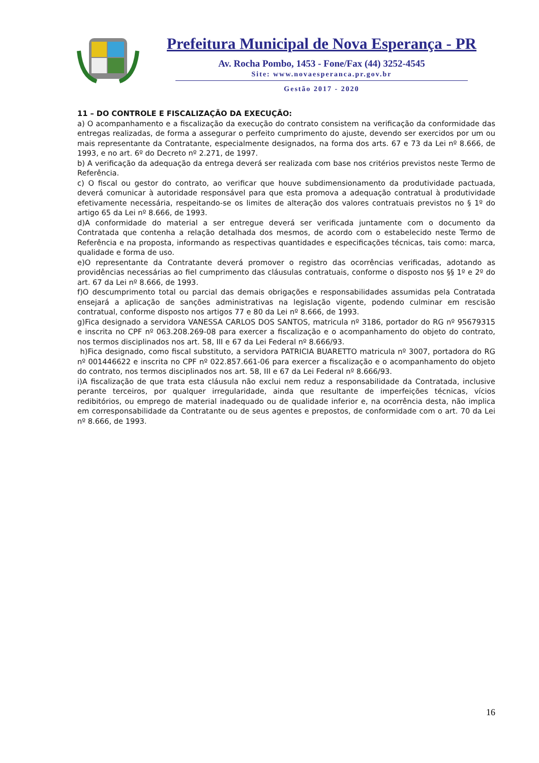Prefeitura Municipal de Nova Esperança - PR
Av. Rocha Pombo, 1453 - Fone/Fax (44) 3252-4545
Site: www.novaesperanca.pr.gov.br
Gestão 2017 - 2020
11 – DO CONTROLE E FISCALIZAÇÃO DA EXECUÇÃO:
a) O acompanhamento e a fiscalização da execução do contrato consistem na verificação da conformidade das entregas realizadas, de forma a assegurar o perfeito cumprimento do ajuste, devendo ser exercidos por um ou mais representante da Contratante, especialmente designados, na forma dos arts. 67 e 73 da Lei nº 8.666, de 1993, e no art. 6º do Decreto nº 2.271, de 1997.
b) A verificação da adequação da entrega deverá ser realizada com base nos critérios previstos neste Termo de Referência.
c) O fiscal ou gestor do contrato, ao verificar que houve subdimensionamento da produtividade pactuada, deverá comunicar à autoridade responsável para que esta promova a adequação contratual à produtividade efetivamente necessária, respeitando-se os limites de alteração dos valores contratuais previstos no § 1º do artigo 65 da Lei nº 8.666, de 1993.
d)A conformidade do material a ser entregue deverá ser verificada juntamente com o documento da Contratada que contenha a relação detalhada dos mesmos, de acordo com o estabelecido neste Termo de Referência e na proposta, informando as respectivas quantidades e especificações técnicas, tais como: marca, qualidade e forma de uso.
e)O representante da Contratante deverá promover o registro das ocorrências verificadas, adotando as providências necessárias ao fiel cumprimento das cláusulas contratuais, conforme o disposto nos §§ 1º e 2º do art. 67 da Lei nº 8.666, de 1993.
f)O descumprimento total ou parcial das demais obrigações e responsabilidades assumidas pela Contratada ensejará a aplicação de sanções administrativas na legislação vigente, podendo culminar em rescisão contratual, conforme disposto nos artigos 77 e 80 da Lei nº 8.666, de 1993.
g)Fica designado a servidora VANESSA CARLOS DOS SANTOS, matricula nº 3186, portador do RG nº 95679315 e inscrita no CPF nº 063.208.269-08 para exercer a fiscalização e o acompanhamento do objeto do contrato, nos termos disciplinados nos art. 58, III e 67 da Lei Federal nº 8.666/93.
h)Fica designado, como fiscal substituto, a servidora PATRICIA BUARETTO matricula nº 3007, portadora do RG nº 001446622 e inscrita no CPF nº 022.857.661-06 para exercer a fiscalização e o acompanhamento do objeto do contrato, nos termos disciplinados nos art. 58, III e 67 da Lei Federal nº 8.666/93.
i)A fiscalização de que trata esta cláusula não exclui nem reduz a responsabilidade da Contratada, inclusive perante terceiros, por qualquer irregularidade, ainda que resultante de imperfeições técnicas, vícios redibitórios, ou emprego de material inadequado ou de qualidade inferior e, na ocorrência desta, não implica em corresponsabilidade da Contratante ou de seus agentes e prepostos, de conformidade com o art. 70 da Lei nº 8.666, de 1993.
16